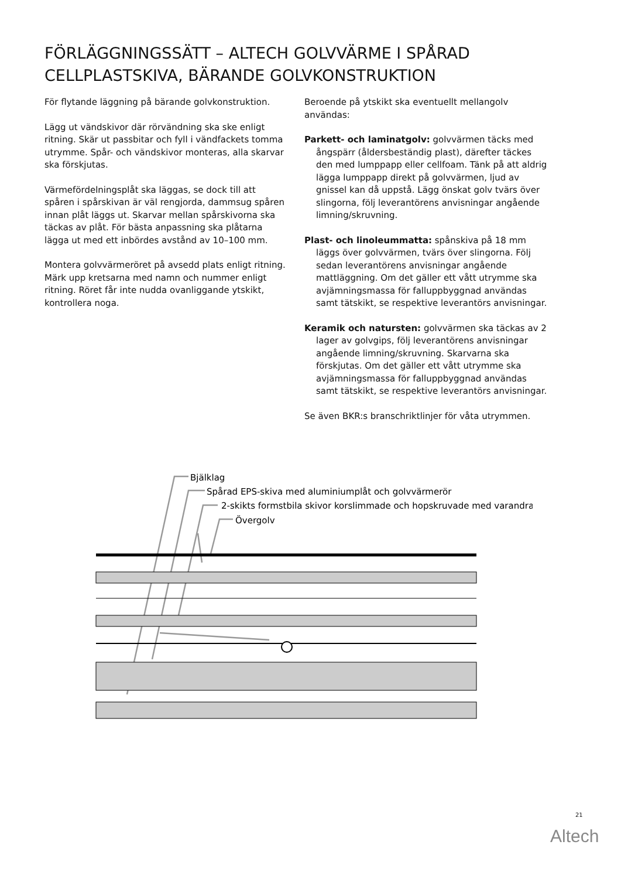FÖRLÄGGNINGSSÄTT – ALTECH GOLVVÄRME I SPÅRAD CELLPLASTSKIVA, BÄRANDE GOLVKONSTRUKTION
För flytande läggning på bärande golvkonstruktion.
Lägg ut vändskivor där rörvändning ska ske enligt ritning. Skär ut passbitar och fyll i vändfackets tomma utrymme. Spår- och vändskivor monteras, alla skarvar ska förskjutas.
Värmefördelningsplåt ska läggas, se dock till att spåren i spårskivan är väl rengjorda, dammsug spåren innan plåt läggs ut. Skarvar mellan spårskivorna ska täckas av plåt. För bästa anpassning ska plåtarna lägga ut med ett inbördes avstånd av 10–100 mm.
Montera golvvärmeröret på avsedd plats enligt ritning. Märk upp kretsarna med namn och nummer enligt ritning. Röret får inte nudda ovanliggande ytskikt, kontrollera noga.
Beroende på ytskikt ska eventuellt mellangolv användas:
Parkett- och laminatgolv: golvvärmen täcks med ångspärr (åldersbeständig plast), därefter täckes den med lumppapp eller cellfoam. Tänk på att aldrig lägga lumppapp direkt på golvvärmen, ljud av gnissel kan då uppstå. Lägg önskat golv tvärs över slingorna, följ leverantörens anvisningar angående limning/skruvning.
Plast- och linoleummatta: spånskiva på 18 mm läggs över golvvärmen, tvärs över slingorna. Följ sedan leverantörens anvisningar angående mattläggning. Om det gäller ett vått utrymme ska avjämningsmassa för falluppbyggnad användas samt tätskikt, se respektive leverantörs anvisningar.
Keramik och natursten: golvvärmen ska täckas av 2 lager av golvgips, följ leverantörens anvisningar angående limning/skruvning. Skarvarna ska förskjutas. Om det gäller ett vått utrymme ska avjämningsmassa för falluppbyggnad användas samt tätskikt, se respektive leverantörs anvisningar.
Se även BKR:s branschriktlinjer för våta utrymmen.
Bjälklag
Spårad EPS-skiva med aluminiumplåt och golvvärmerör
2-skikts formstbila skivor korslimmade och hopskruvade med varandra
Övergolv
21
Altech